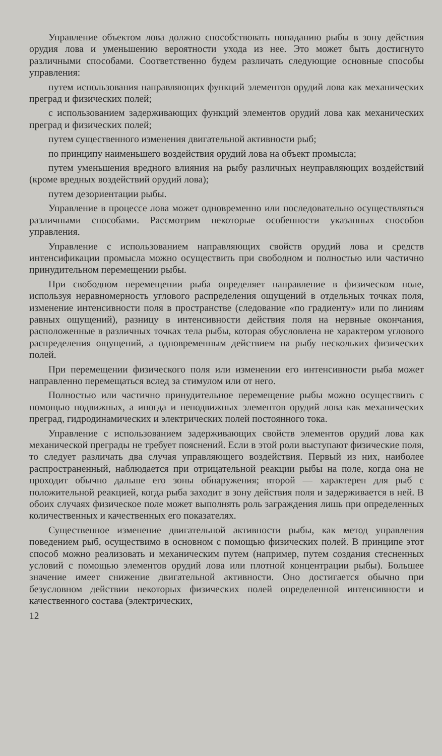Управление объектом лова должно способствовать попаданию рыбы в зону действия орудия лова и уменьшению вероятности ухода из нее. Это может быть достигнуто различными способами. Соответственно будем различать следующие основные способы управления:
путем использования направляющих функций элементов орудий лова как механических преград и физических полей;
с использованием задерживающих функций элементов орудий лова как механических преград и физических полей;
путем существенного изменения двигательной активности рыб;
по принципу наименьшего воздействия орудий лова на объект промысла;
путем уменьшения вредного влияния на рыбу различных неуправляющих воздействий (кроме вредных воздействий орудий лова);
путем дезориентации рыбы.
Управление в процессе лова может одновременно или последовательно осуществляться различными способами. Рассмотрим некоторые особенности указанных способов управления.
Управление с использованием направляющих свойств орудий лова и средств интенсификации промысла можно осуществить при свободном и полностью или частично принудительном перемещении рыбы.
При свободном перемещении рыба определяет направление в физическом поле, используя неравномерность углового распределения ощущений в отдельных точках поля, изменение интенсивности поля в пространстве (следование «по градиенту» или по линиям равных ощущений), разницу в интенсивности действия поля на нервные окончания, расположенные в различных точках тела рыбы, которая обусловлена не характером углового распределения ощущений, а одновременным действием на рыбу нескольких физических полей.
При перемещении физического поля или изменении его интенсивности рыба может направленно перемещаться вслед за стимулом или от него.
Полностью или частично принудительное перемещение рыбы можно осуществить с помощью подвижных, а иногда и неподвижных элементов орудий лова как механических преград, гидродинамических и электрических полей постоянного тока.
Управление с использованием задерживающих свойств элементов орудий лова как механической преграды не требует пояснений. Если в этой роли выступают физические поля, то следует различать два случая управляющего воздействия. Первый из них, наиболее распространенный, наблюдается при отрицательной реакции рыбы на поле, когда она не проходит обычно дальше его зоны обнаружения; второй — характерен для рыб с положительной реакцией, когда рыба заходит в зону действия поля и задерживается в ней. В обоих случаях физическое поле может выполнять роль заграждения лишь при определенных количественных и качественных его показателях.
Существенное изменение двигательной активности рыбы, как метод управления поведением рыб, осуществимо в основном с помощью физических полей. В принципе этот способ можно реализовать и механическим путем (например, путем создания стесненных условий с помощью элементов орудий лова или плотной концентрации рыбы). Большее значение имеет снижение двигательной активности. Оно достигается обычно при безусловном действии некоторых физических полей определенной интенсивности и качественного состава (электрических,
12